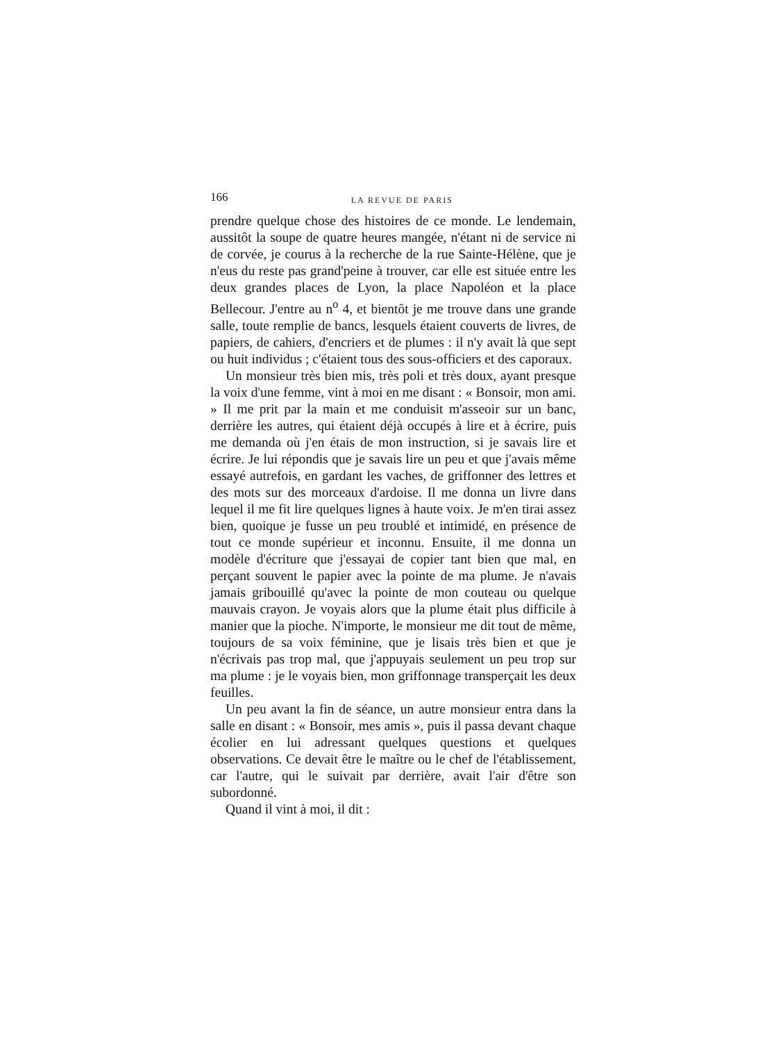166 LA REVUE DE PARIS
prendre quelque chose des histoires de ce monde. Le lendemain, aussitôt la soupe de quatre heures mangée, n'étant ni de service ni de corvée, je courus à la recherche de la rue Sainte-Hélène, que je n'eus du reste pas grand'peine à trouver, car elle est située entre les deux grandes places de Lyon, la place Napoléon et la place Bellecour. J'entre au n<sup>o</sup> 4, et bientôt je me trouve dans une grande salle, toute remplie de bancs, lesquels étaient couverts de livres, de papiers, de cahiers, d'encriers et de plumes : il n'y avait là que sept ou huit individus ; c'étaient tous des sous-officiers et des caporaux.
Un monsieur très bien mis, très poli et très doux, ayant presque la voix d'une femme, vint à moi en me disant : « Bonsoir, mon ami. » Il me prit par la main et me conduisit m'asseoir sur un banc, derrière les autres, qui étaient déjà occupés à lire et à écrire, puis me demanda où j'en étais de mon instruction, si je savais lire et écrire. Je lui répondis que je savais lire un peu et que j'avais même essayé autrefois, en gardant les vaches, de griffonner des lettres et des mots sur des morceaux d'ardoise. Il me donna un livre dans lequel il me fit lire quelques lignes à haute voix. Je m'en tirai assez bien, quoique je fusse un peu troublé et intimidé, en présence de tout ce monde supérieur et inconnu. Ensuite, il me donna un modèle d'écriture que j'essayai de copier tant bien que mal, en perçant souvent le papier avec la pointe de ma plume. Je n'avais jamais gribouillé qu'avec la pointe de mon couteau ou quelque mauvais crayon. Je voyais alors que la plume était plus difficile à manier que la pioche. N'importe, le monsieur me dit tout de même, toujours de sa voix féminine, que je lisais très bien et que je n'écrivais pas trop mal, que j'appuyais seulement un peu trop sur ma plume : je le voyais bien, mon griffonnage transperçait les deux feuilles.
Un peu avant la fin de séance, un autre monsieur entra dans la salle en disant : « Bonsoir, mes amis », puis il passa devant chaque écolier en lui adressant quelques questions et quelques observations. Ce devait être le maître ou le chef de l'établissement, car l'autre, qui le suivait par derrière, avait l'air d'être son subordonné.
Quand il vint à moi, il dit :